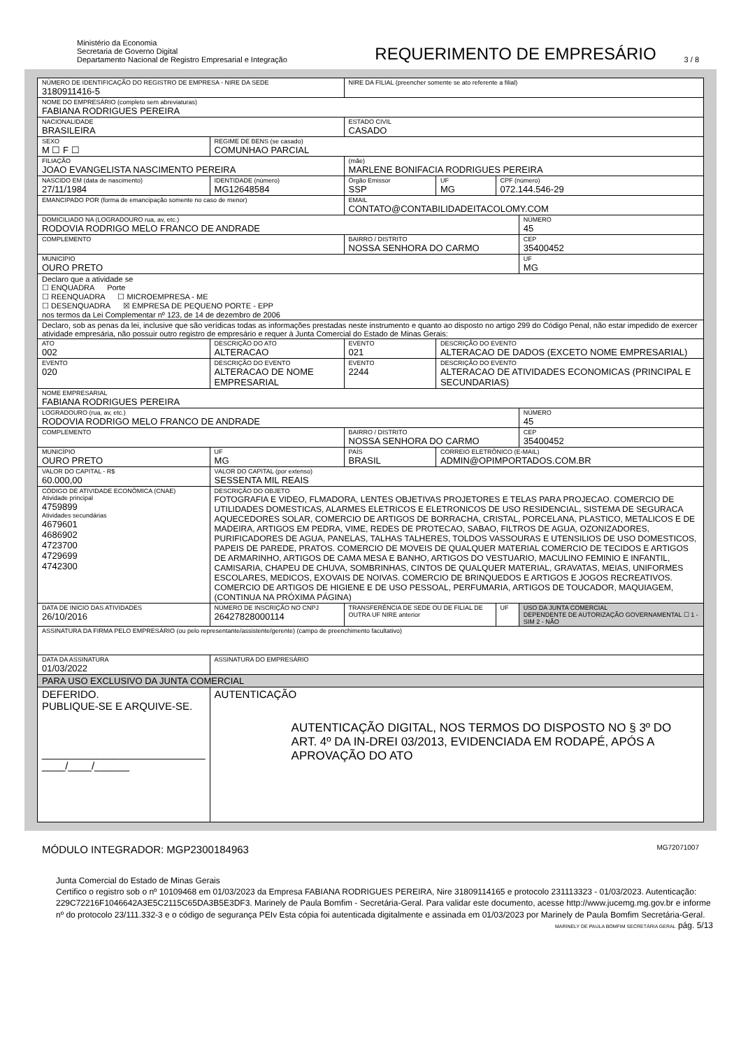Ministério da Economia
Secretaria de Governo Digital
Departamento Nacional de Registro Empresarial e Integração
REQUERIMENTO DE EMPRESÁRIO
3 / 8
| NÚMERO DE IDENTIFICAÇÃO DO REGISTRO DE EMPRESA - NIRE DA SEDE 3180911416-5 | | | | NIRE DA FILIAL (preencher somente se ato referente a filial) | | | |
| NOME DO EMPRESÁRIO (completo sem abreviaturas) FABIANA RODRIGUES PEREIRA | | | | | | | |
| NACIONALIDADE BRASILEIRA | | | | ESTADO CIVIL CASADO | | | |
| SEXO M ☐ F ☐ | REGIME DE BENS (se casado) COMUNHAO PARCIAL | | | | | | |
| FILIAÇÃO JOAO EVANGELISTA NASCIMENTO PEREIRA | | | | (mãe) MARLENE BONIFACIA RODRIGUES PEREIRA | | | |
| NASCIDO EM (data de nascimento) 27/11/1984 | | IDENTIDADE (número) MG12648584 | | Órgão Emissor SSP | UF MG | CPF (número) 072.144.546-29 | |
| EMANCIPADO POR (forma de emancipação somente no caso de menor) | | | | EMAIL CONTATO@CONTABILIDADEITACOLOMY.COM | | | |
| DOMICILIADO NA (LOGRADOURO rua, av, etc.) RODOVIA RODRIGO MELO FRANCO DE ANDRADE | | | | | | | NÚMERO 45 |
| COMPLEMENTO | | | | BAIRRO / DISTRITO NOSSA SENHORA DO CARMO | | | CEP 35400452 |
| MUNICÍPIO OURO PRETO | | | | | | | UF MG |
| Declaro que a atividade se ☐ ENQUADRA Porte ☐ REENQUADRA ☐ MICROEMPRESA - ME ☐ DESENQUADRA ☒ EMPRESA DE PEQUENO PORTE - EPP nos termos da Lei Complementar nº 123, de 14 de dezembro de 2006 | | | | | | | |
| Declaro, sob as penas da lei, inclusive que são verídicas todas as informações prestadas neste instrumento e quanto ao disposto no artigo 299 do Código Penal, não estar impedido de exercer atividade empresária, não possuir outro registro de empresário e requer à Junta Comercial do Estado de Minas Gerais: | | | | | | | |
| ATO 002 | DESCRIÇÃO DO ATO ALTERACAO | | | EVENTO 021 | DESCRIÇÃO DO EVENTO ALTERACAO DE DADOS (EXCETO NOME EMPRESARIAL) | | |
| EVENTO 020 | DESCRIÇÃO DO EVENTO ALTERACAO DE NOME EMPRESARIAL | | | EVENTO 2244 | DESCRIÇÃO DO EVENTO ALTERACAO DE ATIVIDADES ECONOMICAS (PRINCIPAL E SECUNDARIAS) | | |
| NOME EMPRESARIAL FABIANA RODRIGUES PEREIRA | | | | | | | |
| LOGRADOURO (rua, av, etc.) RODOVIA RODRIGO MELO FRANCO DE ANDRADE | | | | | | | NÚMERO 45 |
| COMPLEMENTO | | | | BAIRRO / DISTRITO NOSSA SENHORA DO CARMO | | | CEP 35400452 |
| MUNICÍPIO OURO PRETO | | | UF MG | PAÍS BRASIL | CORREIO ELETRÔNICO (E-MAIL) ADMIN@OPIMPORTADOS.COM.BR | | |
| VALOR DO CAPITAL - R$ 60.000,00 | VALOR DO CAPITAL (por extenso) SESSENTA MIL REAIS | | | | | | |
| CÓDIGO DE ATIVIDADE ECONÔMICA (CNAE) Atividade principal 4759899 Atividades secundárias 4679601 4686902 4723700 4729699 4742300 | DESCRIÇÃO DO OBJETO FOTOGRAFIA E VIDEO, FLMADORA, LENTES OBJETIVAS PROJETORES E TELAS PARA PROJECAO. COMERCIO DE UTILIDADES DOMESTICAS, ALARMES ELETRICOS E ELETRONICOS DE USO RESIDENCIAL, SISTEMA DE SEGURACA AQUECEDORES SOLAR, COMERCIO DE ARTIGOS DE BORRACHA, CRISTAL, PORCELANA, PLASTICO, METALICOS E DE MADEIRA, ARTIGOS EM PEDRA, VIME, REDES DE PROTECAO, SABAO, FILTROS DE AGUA, OZONIZADORES, PURIFICADORES DE AGUA, PANELAS, TALHAS TALHERES, TOLDOS VASSOURAS E UTENSILIOS DE USO DOMESTICOS, PAPEIS DE PAREDE, PRATOS. COMERCIO DE MOVEIS DE QUALQUER MATERIAL COMERCIO DE TECIDOS E ARTIGOS DE ARMARINHO, ARTIGOS DE CAMA MESA E BANHO, ARTIGOS DO VESTUARIO, MACULINO FEMINIO E INFANTIL, CAMISARIA, CHAPEU DE CHUVA, SOMBRINHAS, CINTOS DE QUALQUER MATERIAL, GRAVATAS, MEIAS, UNIFORMES ESCOLARES, MEDICOS, EXOVAIS DE NOIVAS. COMERCIO DE BRINQUEDOS E ARTIGOS E JOGOS RECREATIVOS. COMERCIO DE ARTIGOS DE HIGIENE E DE USO PESSOAL, PERFUMARIA, ARTIGOS DE TOUCADOR, MAQUIAGEM, (CONTINUA NA PRÓXIMA PÁGINA) | | | | | | |
| DATA DE INÍCIO DAS ATIVIDADES 26/10/2016 | | NÚMERO DE INSCRIÇÃO NO CNPJ 26427828000114 | | TRANSFERÊNCIA DE SEDE OU DE FILIAL DE OUTRA UF NIRE anterior | | UF | USO DA JUNTA COMERCIAL DEPENDENTE DE AUTORIZAÇÃO GOVERNAMENTAL ☐ 1 - SIM 2 - NÃO |
| ASSINATURA DA FIRMA PELO EMPRESÁRIO (ou pelo representante/assistente/gerente) (campo de preenchimento facultativo) | | | | | | | |
| DATA DA ASSINATURA 01/03/2022 | | ASSINATURA DO EMPRESÁRIO | | | | | |
| PARA USO EXCLUSIVO DA JUNTA COMERCIAL | | | | | | | |
| DEFERIDO. PUBLIQUE-SE E ARQUIVE-SE. ____________________________ ____/____/______ | | | AUTENTICAÇÃO AUTENTICAÇÃO DIGITAL, NOS TERMOS DO DISPOSTO NO § 3º DO ART. 4º DA IN-DREI 03/2013, EVIDENCIADA EM RODAPÉ, APÓS A APROVAÇÃO DO ATO | | | | |
MÓDULO INTEGRADOR: MGP2300184963 MG72071007
Junta Comercial do Estado de Minas Gerais
Certifico o registro sob o nº 10109468 em 01/03/2023 da Empresa FABIANA RODRIGUES PEREIRA, Nire 31809114165 e protocolo 231113323 - 01/03/2023. Autenticação: 229C72216F1046642A3E5C2115C65DA3B5E3DF3. Marinely de Paula Bomfim - Secretária-Geral. Para validar este documento, acesse http://www.jucemg.mg.gov.br e informe nº do protocolo 23/111.332-3 e o código de segurança PEIv Esta cópia foi autenticada digitalmente e assinada em 01/03/2023 por Marinely de Paula Bomfim Secretária-Geral.
MARINELY DE PAULA BOMFIM SECRETÁRIA GERAL pág. 5/13